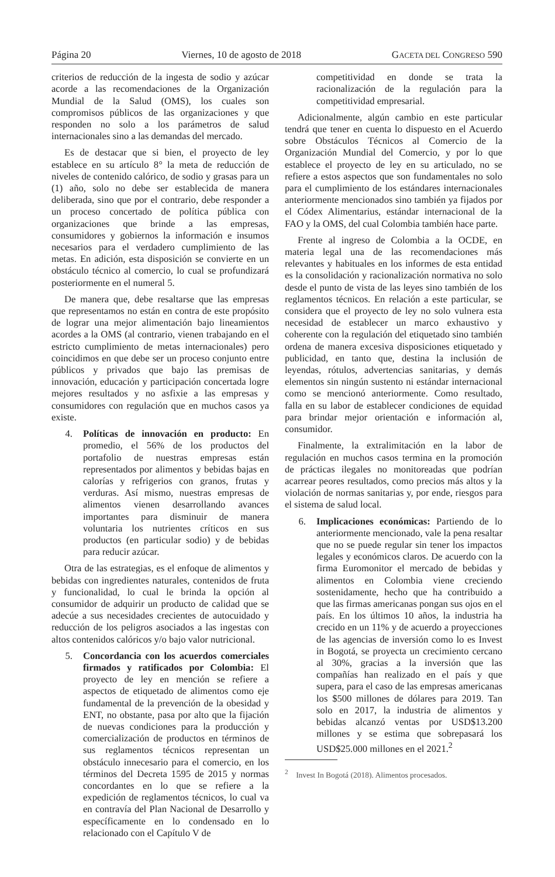Página 20 Viernes, 10 de agosto de 2018 GACETA DEL CONGRESO 590
criterios de reducción de la ingesta de sodio y azúcar acorde a las recomendaciones de la Organización Mundial de la Salud (OMS), los cuales son compromisos públicos de las organizaciones y que responden no solo a los parámetros de salud internacionales sino a las demandas del mercado.
Es de destacar que si bien, el proyecto de ley establece en su artículo 8° la meta de reducción de niveles de contenido calórico, de sodio y grasas para un (1) año, solo no debe ser establecida de manera deliberada, sino que por el contrario, debe responder a un proceso concertado de política pública con organizaciones que brinde a las empresas, consumidores y gobiernos la información e insumos necesarios para el verdadero cumplimiento de las metas. En adición, esta disposición se convierte en un obstáculo técnico al comercio, lo cual se profundizará posteriormente en el numeral 5.
De manera que, debe resaltarse que las empresas que representamos no están en contra de este propósito de lograr una mejor alimentación bajo lineamientos acordes a la OMS (al contrario, vienen trabajando en el estricto cumplimiento de metas internacionales) pero coincidimos en que debe ser un proceso conjunto entre públicos y privados que bajo las premisas de innovación, educación y participación concertada logre mejores resultados y no asfixie a las empresas y consumidores con regulación que en muchos casos ya existe.
4. Políticas de innovación en producto: En promedio, el 56% de los productos del portafolio de nuestras empresas están representados por alimentos y bebidas bajas en calorías y refrigerios con granos, frutas y verduras. Así mismo, nuestras empresas de alimentos vienen desarrollando avances importantes para disminuir de manera voluntaria los nutrientes críticos en sus productos (en particular sodio) y de bebidas para reducir azúcar.
Otra de las estrategias, es el enfoque de alimentos y bebidas con ingredientes naturales, contenidos de fruta y funcionalidad, lo cual le brinda la opción al consumidor de adquirir un producto de calidad que se adecúe a sus necesidades crecientes de autocuidado y reducción de los peligros asociados a las ingestas con altos contenidos calóricos y/o bajo valor nutricional.
5. Concordancia con los acuerdos comerciales firmados y ratificados por Colombia: El proyecto de ley en mención se refiere a aspectos de etiquetado de alimentos como eje fundamental de la prevención de la obesidad y ENT, no obstante, pasa por alto que la fijación de nuevas condiciones para la producción y comercialización de productos en términos de sus reglamentos técnicos representan un obstáculo innecesario para el comercio, en los términos del Decreta 1595 de 2015 y normas concordantes en lo que se refiere a la expedición de reglamentos técnicos, lo cual va en contravía del Plan Nacional de Desarrollo y específicamente en lo condensado en lo relacionado con el Capítulo V de
competitividad en donde se trata la racionalización de la regulación para la competitividad empresarial.
Adicionalmente, algún cambio en este particular tendrá que tener en cuenta lo dispuesto en el Acuerdo sobre Obstáculos Técnicos al Comercio de la Organización Mundial del Comercio, y por lo que establece el proyecto de ley en su articulado, no se refiere a estos aspectos que son fundamentales no solo para el cumplimiento de los estándares internacionales anteriormente mencionados sino también ya fijados por el Códex Alimentarius, estándar internacional de la FAO y la OMS, del cual Colombia también hace parte.
Frente al ingreso de Colombia a la OCDE, en materia legal una de las recomendaciones más relevantes y habituales en los informes de esta entidad es la consolidación y racionalización normativa no solo desde el punto de vista de las leyes sino también de los reglamentos técnicos. En relación a este particular, se considera que el proyecto de ley no solo vulnera esta necesidad de establecer un marco exhaustivo y coherente con la regulación del etiquetado sino también ordena de manera excesiva disposiciones etiquetado y publicidad, en tanto que, destina la inclusión de leyendas, rótulos, advertencias sanitarias, y demás elementos sin ningún sustento ni estándar internacional como se mencionó anteriormente. Como resultado, falla en su labor de establecer condiciones de equidad para brindar mejor orientación e información al, consumidor.
Finalmente, la extralimitación en la labor de regulación en muchos casos termina en la promoción de prácticas ilegales no monitoreadas que podrían acarrear peores resultados, como precios más altos y la violación de normas sanitarias y, por ende, riesgos para el sistema de salud local.
6. Implicaciones económicas: Partiendo de lo anteriormente mencionado, vale la pena resaltar que no se puede regular sin tener los impactos legales y económicos claros. De acuerdo con la firma Euromonitor el mercado de bebidas y alimentos en Colombia viene creciendo sostenidamente, hecho que ha contribuido a que las firmas americanas pongan sus ojos en el país. En los últimos 10 años, la industria ha crecido en un 11% y de acuerdo a proyecciones de las agencias de inversión como lo es Invest in Bogotá, se proyecta un crecimiento cercano al 30%, gracias a la inversión que las compañías han realizado en el país y que supera, para el caso de las empresas americanas los $500 millones de dólares para 2019. Tan solo en 2017, la industria de alimentos y bebidas alcanzó ventas por USD$13.200 millones y se estima que sobrepasará los USD$25.000 millones en el 2021.<sup>2</sup>
<sup>2</sup> Invest In Bogotá (2018). Alimentos procesados.